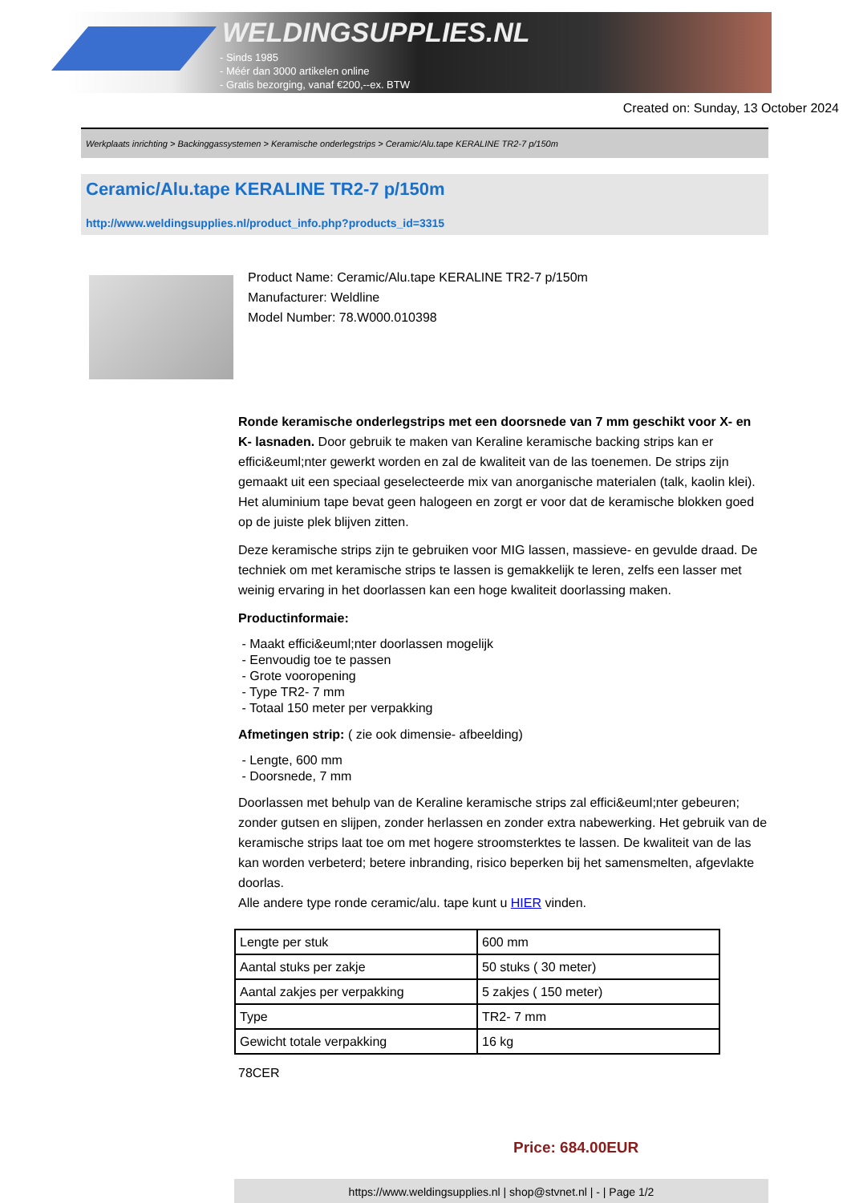WELDINGSUPPLIES.NL
- Sinds 1985
- Méér dan 3000 artikelen online
- Gratis bezorging, vanaf €200,--ex. BTW
Created on: Sunday, 13 October 2024
Werkplaats inrichting > Backinggassystemen > Keramische onderlegstrips > Ceramic/Alu.tape KERALINE TR2-7 p/150m
Ceramic/Alu.tape KERALINE TR2-7 p/150m
http://www.weldingsupplies.nl/product_info.php?products_id=3315
Product Name: Ceramic/Alu.tape KERALINE TR2-7 p/150m
Manufacturer: Weldline
Model Number: 78.W000.010398
Ronde keramische onderlegstrips met een doorsnede van 7 mm geschikt voor X- en K- lasnaden. Door gebruik te maken van Keraline keramische backing strips kan er effici&euml;nter gewerkt worden en zal de kwaliteit van de las toenemen. De strips zijn gemaakt uit een speciaal geselecteerde mix van anorganische materialen (talk, kaolin klei). Het aluminium tape bevat geen halogeen en zorgt er voor dat de keramische blokken goed op de juiste plek blijven zitten.
Deze keramische strips zijn te gebruiken voor MIG lassen, massieve- en gevulde draad. De techniek om met keramische strips te lassen is gemakkelijk te leren, zelfs een lasser met weinig ervaring in het doorlassen kan een hoge kwaliteit doorlassing maken.
Productinformaie:
- Maakt effici&euml;nter doorlassen mogelijk
- Eenvoudig toe te passen
- Grote vooropening
- Type TR2- 7 mm
- Totaal 150 meter per verpakking
Afmetingen strip: ( zie ook dimensie- afbeelding)
- Lengte, 600 mm
- Doorsnede, 7 mm
Doorlassen met behulp van de Keraline keramische strips zal effici&euml;nter gebeuren; zonder gutsen en slijpen, zonder herlassen en zonder extra nabewerking. Het gebruik van de keramische strips laat toe om met hogere stroomsterktes te lassen. De kwaliteit van de las kan worden verbeterd; betere inbranding, risico beperken bij het samensmelten, afgevlakte doorlas.
Alle andere type ronde ceramic/alu. tape kunt u HIER vinden.
| Lengte per stuk | 600 mm |
| Aantal stuks per zakje | 50 stuks ( 30 meter) |
| Aantal zakjes per verpakking | 5 zakjes ( 150 meter) |
| Type | TR2- 7 mm |
| Gewicht totale verpakking | 16 kg |
78CER
Price: 684.00EUR
https://www.weldingsupplies.nl | shop@stvnet.nl | - | Page 1/2